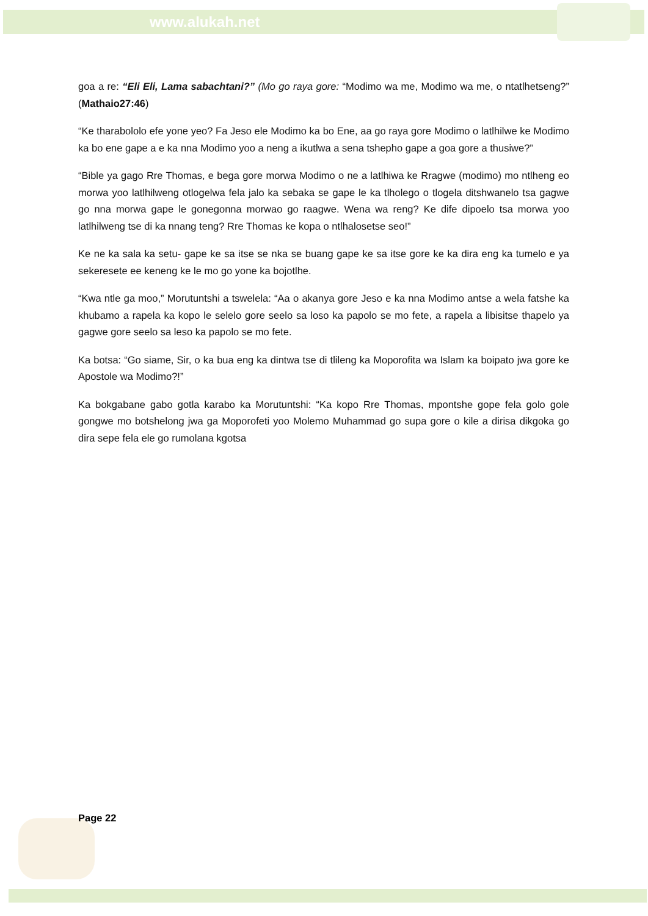www.alukah.net
goa a re: “Eli Eli, Lama sabachtani?” (Mo go raya gore: “Modimo wa me, Modimo wa me, o ntatlhetseng?” (Mathaio27:46)
“Ke tharabololo efe yone yeo? Fa Jeso ele Modimo ka bo Ene, aa go raya gore Modimo o latlhilwe ke Modimo ka bo ene gape a e ka nna Modimo yoo a neng a ikutlwa a sena tshepho gape a goa gore a thusiwe?”
“Bible ya gago Rre Thomas, e bega gore morwa Modimo o ne a latlhiwa ke Rragwe (modimo) mo ntlheng eo morwa yoo latlhilweng otlogelwa fela jalo ka sebaka se gape le ka tlholego o tlogela ditshwanelo tsa gagwe go nna morwa gape le gonegonna morwao go raagwe. Wena wa reng? Ke dife dipoelo tsa morwa yoo latlhilweng tse di ka nnang teng? Rre Thomas ke kopa o ntlhalosetse seo!”
Ke ne ka sala ka setu- gape ke sa itse se nka se buang gape ke sa itse gore ke ka dira eng ka tumelo e ya sekeresete ee keneng ke le mo go yone ka bojotlhe.
“Kwa ntle ga moo,” Morutuntshi a tswelela: “Aa o akanya gore Jeso e ka nna Modimo antse a wela fatshe ka khubamo a rapela ka kopo le selelo gore seelo sa loso ka papolo se mo fete, a rapela a libisitse thapelo ya gagwe gore seelo sa leso ka papolo se mo fete.
Ka botsa: “Go siame, Sir, o ka bua eng ka dintwa tse di tlileng ka Moporofita wa Islam ka boipato jwa gore ke Apostole wa Modimo?!”
Ka bokgabane gabo gotla karabo ka Morutuntshi: “Ka kopo Rre Thomas, mpontshe gope fela golo gole gongwe mo botshelong jwa ga Moporofeti yoo Molemo Muhammad go supa gore o kile a dirisa dikgoka go dira sepe fela ele go rumolana kgotsa
Page 22